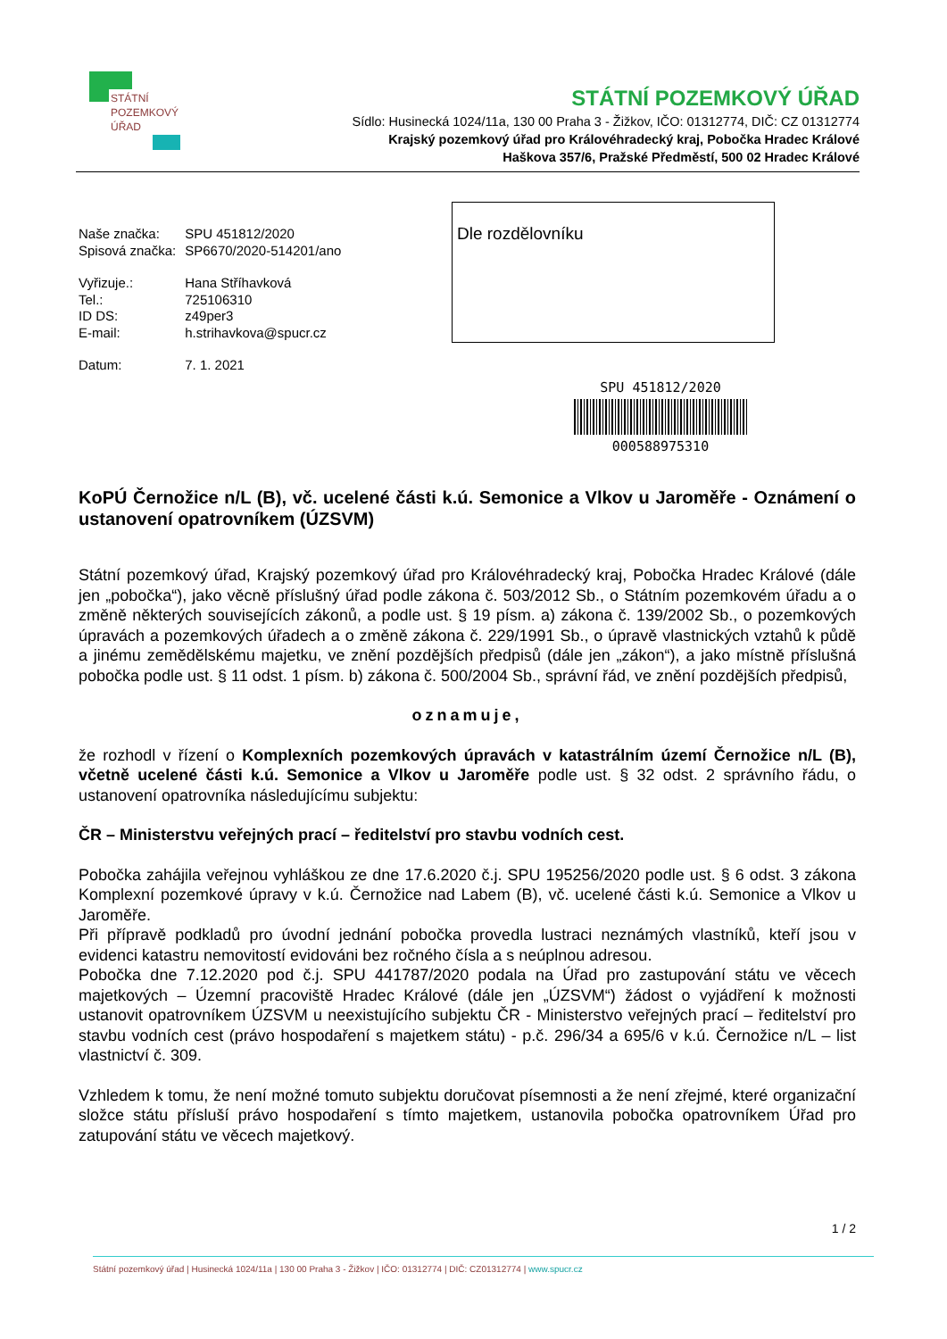STÁTNÍ
POZEMKOVÝ
ÚŘAD
STÁTNÍ POZEMKOVÝ ÚŘAD
Sídlo: Husinecká 1024/11a, 130 00 Praha 3 - Žižkov, IČO: 01312774, DIČ: CZ 01312774
Krajský pozemkový úřad pro Královéhradecký kraj, Pobočka Hradec Králové
Haškova 357/6, Pražské Předměstí, 500 02 Hradec Králové
| Naše značka: | SPU 451812/2020 |
| Spisová značka: | SP6670/2020-514201/ano |
| Vyřizuje.: | Hana Stříhavková |
| Tel.: | 725106310 |
| ID DS: | z49per3 |
| E-mail: | h.strihavkova@spucr.cz |
| Datum: | 7. 1. 2021 |
Dle rozdělovníku
SPU 451812/2020
000588975310
KoPÚ Černožice n/L (B), vč. ucelené části k.ú. Semonice a Vlkov u Jaroměře - Oznámení o ustanovení opatrovníkem (ÚZSVM)
Státní pozemkový úřad, Krajský pozemkový úřad pro Královéhradecký kraj, Pobočka Hradec Králové (dále jen „pobočka“), jako věcně příslušný úřad podle zákona č. 503/2012 Sb., o Státním pozemkovém úřadu a o změně některých souvisejících zákonů, a podle ust. § 19 písm. a) zákona č. 139/2002 Sb., o pozemkových úpravách a pozemkových úřadech a o změně zákona č. 229/1991 Sb., o úpravě vlastnických vztahů k půdě a jinému zemědělskému majetku, ve znění pozdějších předpisů (dále jen „zákon“), a jako místně příslušná pobočka podle ust. § 11 odst. 1 písm. b) zákona č. 500/2004 Sb., správní řád, ve znění pozdějších předpisů,
oznamuje,
že rozhodl v řízení o Komplexních pozemkových úpravách v katastrálním území Černožice n/L (B), včetně ucelené části k.ú. Semonice a Vlkov u Jaroměře podle ust. § 32 odst. 2 správního řádu, o ustanovení opatrovníka následujícímu subjektu:
ČR – Ministerstvu veřejných prací – ředitelství pro stavbu vodních cest.
Pobočka zahájila veřejnou vyhláškou ze dne 17.6.2020 č.j. SPU 195256/2020 podle ust. § 6 odst. 3 zákona Komplexní pozemkové úpravy v k.ú. Černožice nad Labem (B), vč. ucelené části k.ú. Semonice a Vlkov u Jaroměře.
Při přípravě podkladů pro úvodní jednání pobočka provedla lustraci neznámých vlastníků, kteří jsou v evidenci katastru nemovitostí evidováni bez ročného čísla a s neúplnou adresou.
Pobočka dne 7.12.2020 pod č.j. SPU 441787/2020 podala na Úřad pro zastupování státu ve věcech majetkových – Územní pracoviště Hradec Králové (dále jen „ÚZSVM“) žádost o vyjádření k možnosti ustanovit opatrovníkem ÚZSVM u neexistujícího subjektu ČR - Ministerstvo veřejných prací – ředitelství pro stavbu vodních cest (právo hospodaření s majetkem státu) - p.č. 296/34 a 695/6 v k.ú. Černožice n/L – list vlastnictví č. 309.
Vzhledem k tomu, že není možné tomuto subjektu doručovat písemnosti a že není zřejmé, které organizační složce státu přísluší právo hospodaření s tímto majetkem, ustanovila pobočka opatrovníkem Úřad pro zatupování státu ve věcech majetkový.
1 / 2
Státní pozemkový úřad | Husinecká 1024/11a | 130 00 Praha 3 - Žižkov | IČO: 01312774 | DIČ: CZ01312774 | www.spucr.cz